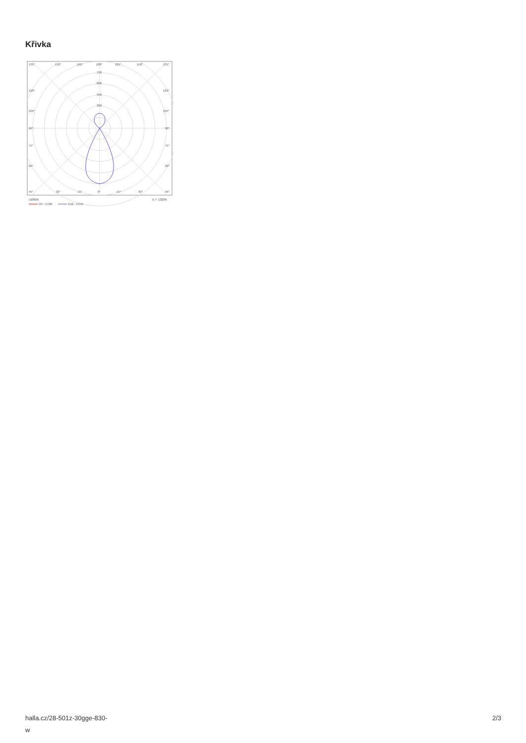Křivka
135°
150°
165°
180°
165°
150°
135°
750
600
450
300
120°
120°
105°
105°
90°
90°
75°
75°
60°
60°
45°
30°
15°
0°
15°
30°
45°
cd/klm
η = 100%
C0 - C180
C90 - C270
halla.cz/28-501z-30gge-830-
w
2/3